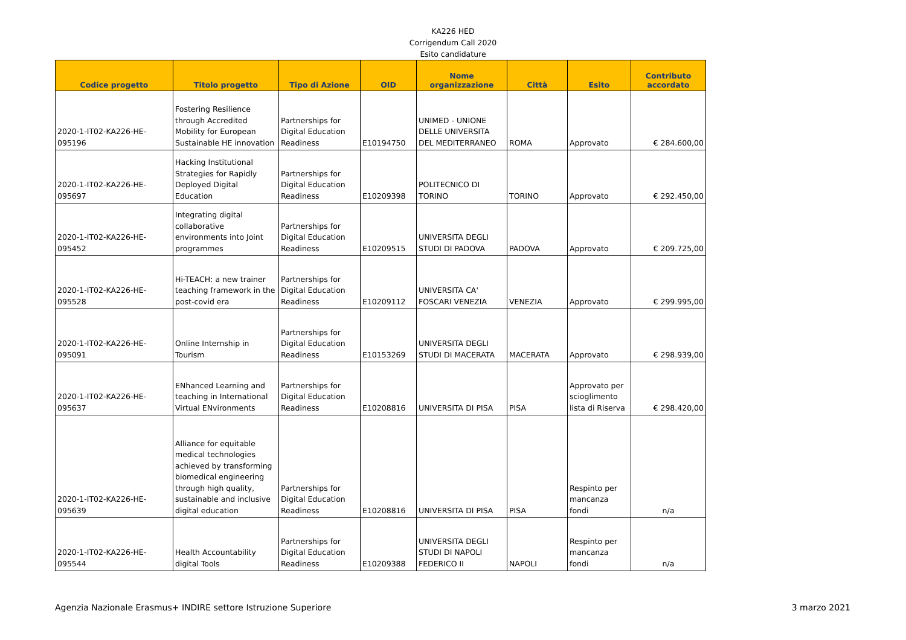KA226 HED
Corrigendum Call 2020
Esito candidature
| Codice progetto | Titolo progetto | Tipo di Azione | OID | Nome organizzazione | Città | Esito | Contributo accordato |
| --- | --- | --- | --- | --- | --- | --- | --- |
| 2020-1-IT02-KA226-HE-095196 | Fostering Resilience through Accredited Mobility for European Sustainable HE innovation | Partnerships for Digital Education Readiness | E10194750 | UNIMED - UNIONE DELLE UNIVERSITA DEL MEDITERRANEO | ROMA | Approvato | € 284.600,00 |
| 2020-1-IT02-KA226-HE-095697 | Hacking Institutional Strategies for Rapidly Deployed Digital Education | Partnerships for Digital Education Readiness | E10209398 | POLITECNICO DI TORINO | TORINO | Approvato | € 292.450,00 |
| 2020-1-IT02-KA226-HE-095452 | Integrating digital collaborative environments into Joint programmes | Partnerships for Digital Education Readiness | E10209515 | UNIVERSITA DEGLI STUDI DI PADOVA | PADOVA | Approvato | € 209.725,00 |
| 2020-1-IT02-KA226-HE-095528 | Hi-TEACH: a new trainer teaching framework in the post-covid era | Partnerships for Digital Education Readiness | E10209112 | UNIVERSITA CA' FOSCARI VENEZIA | VENEZIA | Approvato | € 299.995,00 |
| 2020-1-IT02-KA226-HE-095091 | Online Internship in Tourism | Partnerships for Digital Education Readiness | E10153269 | UNIVERSITA DEGLI STUDI DI MACERATA | MACERATA | Approvato | € 298.939,00 |
| 2020-1-IT02-KA226-HE-095637 | ENhanced Learning and teaching in International Virtual ENvironments | Partnerships for Digital Education Readiness | E10208816 | UNIVERSITA DI PISA | PISA | Approvato per scioglimento lista di Riserva | € 298.420,00 |
| 2020-1-IT02-KA226-HE-095639 | Alliance for equitable medical technologies achieved by transforming biomedical engineering through high quality, sustainable and inclusive digital education | Partnerships for Digital Education Readiness | E10208816 | UNIVERSITA DI PISA | PISA | Respinto per mancanza fondi | n/a |
| 2020-1-IT02-KA226-HE-095544 | Health Accountability digital Tools | Partnerships for Digital Education Readiness | E10209388 | UNIVERSITA DEGLI STUDI DI NAPOLI FEDERICO II | NAPOLI | Respinto per mancanza fondi | n/a |
Agenzia Nazionale Erasmus+ INDIRE settore Istruzione Superiore 3 marzo 2021